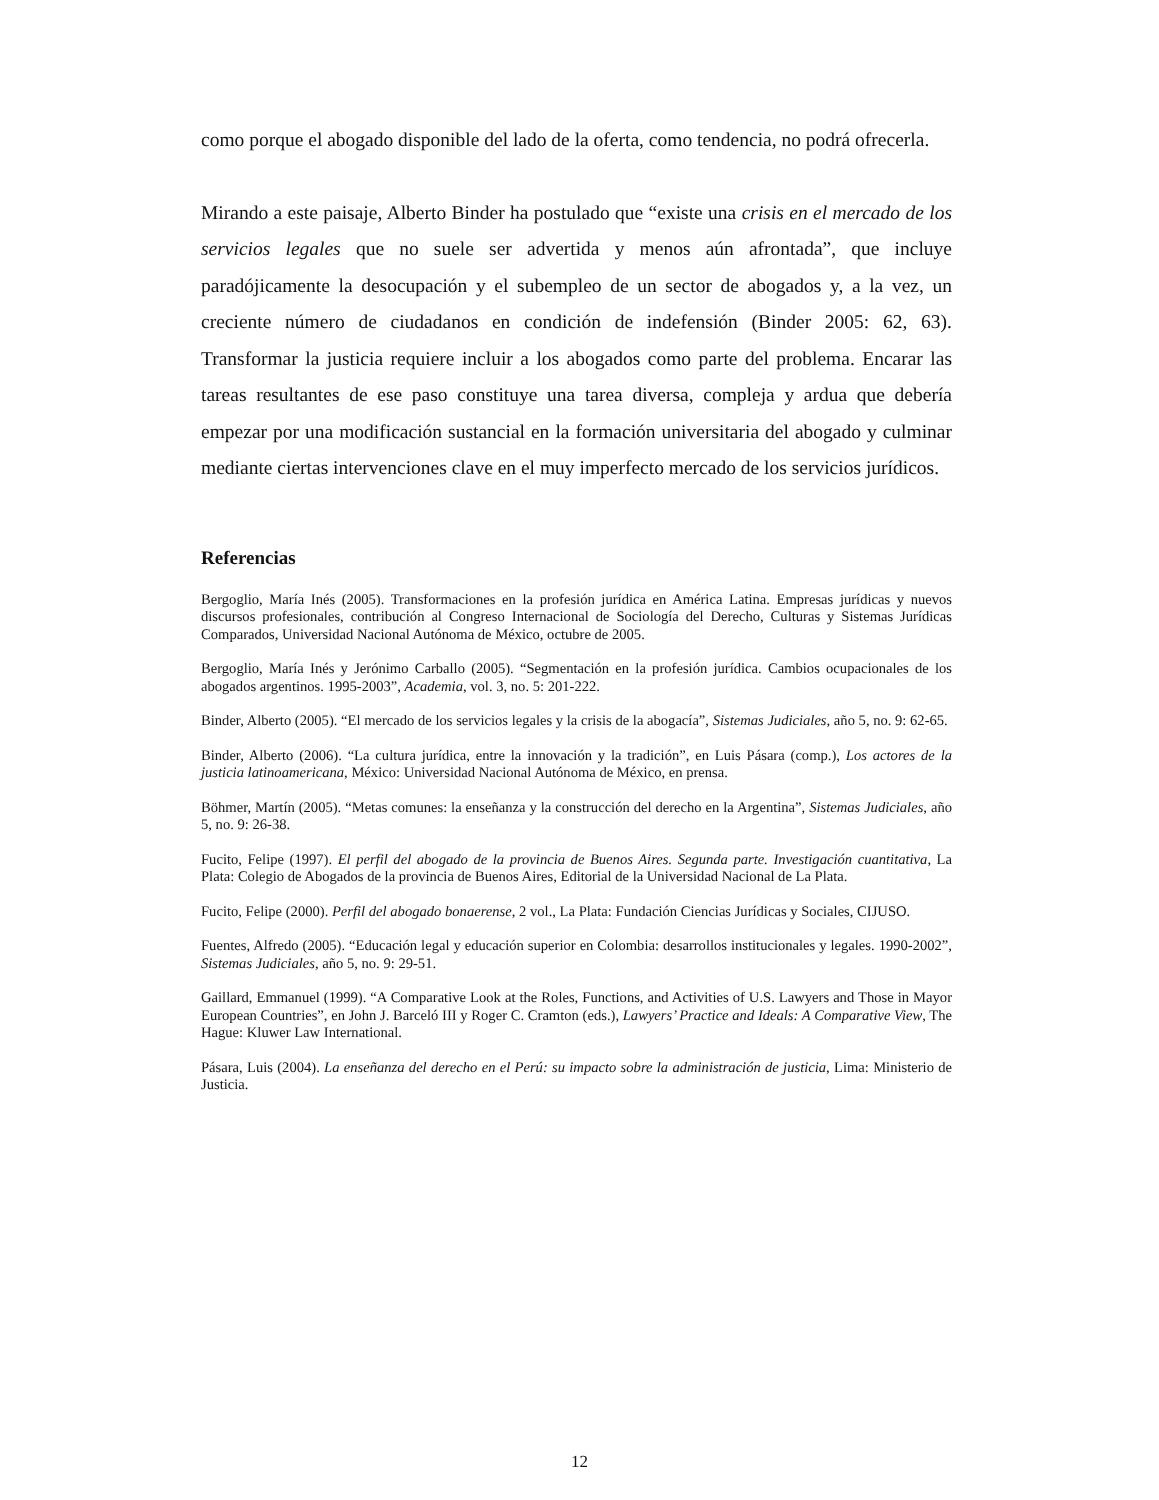como porque el abogado disponible del lado de la oferta, como tendencia, no podrá ofrecerla.
Mirando a este paisaje, Alberto Binder ha postulado que “existe una crisis en el mercado de los servicios legales que no suele ser advertida y menos aún afrontada”, que incluye paradójicamente la desocupación y el subempleo de un sector de abogados y, a la vez, un creciente número de ciudadanos en condición de indefensión (Binder 2005: 62, 63). Transformar la justicia requiere incluir a los abogados como parte del problema. Encarar las tareas resultantes de ese paso constituye una tarea diversa, compleja y ardua que debería empezar por una modificación sustancial en la formación universitaria del abogado y culminar mediante ciertas intervenciones clave en el muy imperfecto mercado de los servicios jurídicos.
Referencias
Bergoglio, María Inés (2005). Transformaciones en la profesión jurídica en América Latina. Empresas jurídicas y nuevos discursos profesionales, contribución al Congreso Internacional de Sociología del Derecho, Culturas y Sistemas Jurídicas Comparados, Universidad Nacional Autónoma de México, octubre de 2005.
Bergoglio, María Inés y Jerónimo Carballo (2005). “Segmentación en la profesión jurídica. Cambios ocupacionales de los abogados argentinos. 1995-2003”, Academia, vol. 3, no. 5: 201-222.
Binder, Alberto (2005). “El mercado de los servicios legales y la crisis de la abogacía”, Sistemas Judiciales, año 5, no. 9: 62-65.
Binder, Alberto (2006). “La cultura jurídica, entre la innovación y la tradición”, en Luis Pásara (comp.), Los actores de la justicia latinoamericana, México: Universidad Nacional Autónoma de México, en prensa.
Böhmer, Martín (2005). “Metas comunes: la enseñanza y la construcción del derecho en la Argentina”, Sistemas Judiciales, año 5, no. 9: 26-38.
Fucito, Felipe (1997). El perfil del abogado de la provincia de Buenos Aires. Segunda parte. Investigación cuantitativa, La Plata: Colegio de Abogados de la provincia de Buenos Aires, Editorial de la Universidad Nacional de La Plata.
Fucito, Felipe (2000). Perfil del abogado bonaerense, 2 vol., La Plata: Fundación Ciencias Jurídicas y Sociales, CIJUSO.
Fuentes, Alfredo (2005). “Educación legal y educación superior en Colombia: desarrollos institucionales y legales. 1990-2002”, Sistemas Judiciales, año 5, no. 9: 29-51.
Gaillard, Emmanuel (1999). “A Comparative Look at the Roles, Functions, and Activities of U.S. Lawyers and Those in Mayor European Countries”, en John J. Barceló III y Roger C. Cramton (eds.), Lawyers’ Practice and Ideals: A Comparative View, The Hague: Kluwer Law International.
Pásara, Luis (2004). La enseñanza del derecho en el Perú: su impacto sobre la administración de justicia, Lima: Ministerio de Justicia.
12